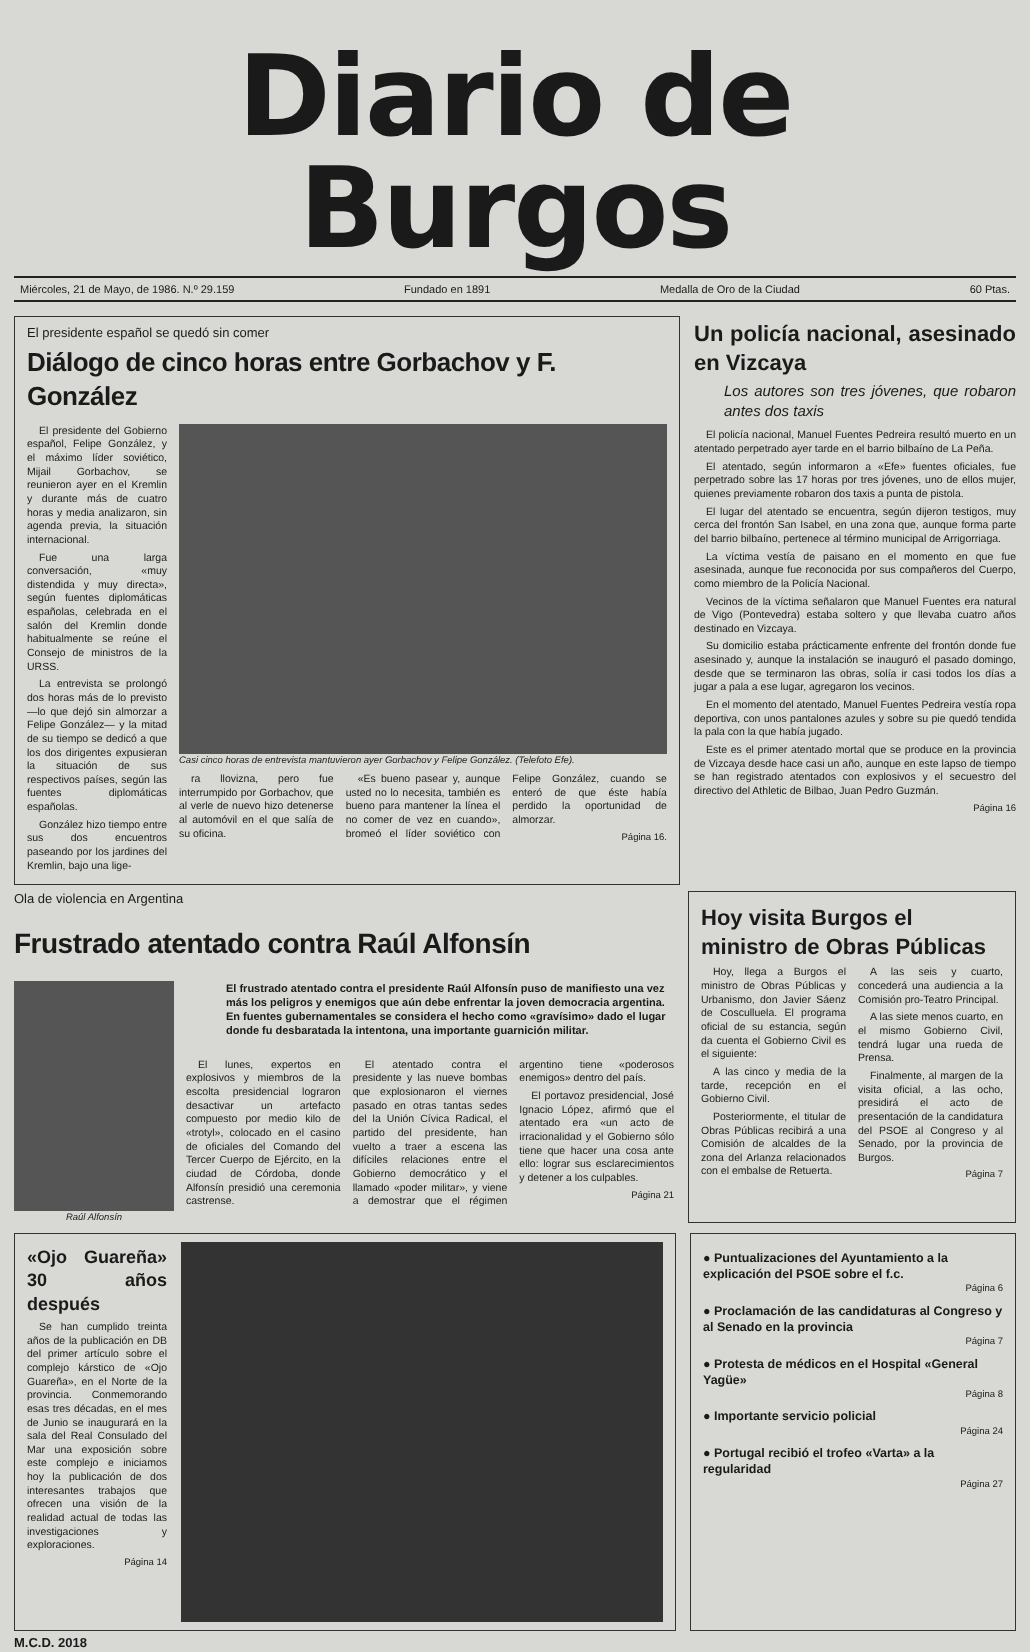Diario de Burgos
Miércoles, 21 de Mayo, de 1986. N.º 29.159 Fundado en 1891 Medalla de Oro de la Ciudad 60 Ptas.
El presidente español se quedó sin comer
Diálogo de cinco horas entre Gorbachov y F. González
El presidente del Gobierno español, Felipe González, y el máximo líder soviético, Mijail Gorbachov, se reunieron ayer en el Kremlin y durante más de cuatro horas y media analizaron, sin agenda previa, la situación internacional.
Fue una larga conversación, «muy distendida y muy directa», según fuentes diplomáticas españolas, celebrada en el salón del Kremlin donde habitualmente se reúne el Consejo de ministros de la URSS.
La entrevista se prolongó dos horas más de lo previsto —lo que dejó sin almorzar a Felipe González— y la mitad de su tiempo se dedicó a que los dos dirigentes expusieran la situación de sus respectivos países, según las fuentes diplomáticas españolas.
González hizo tiempo entre sus dos encuentros paseando por los jardines del Kremlin, bajo una lige-
Casi cinco horas de entrevista mantuvieron ayer Gorbachov y Felipe González. (Telefoto Efe).
ra llovizna, pero fue interrumpido por Gorbachov, que al verle de nuevo hizo detenerse al automóvil en el que salía de su oficina.
«Es bueno pasear y, aunque usted no lo necesita, también es bueno para mantener la línea el no comer de vez en cuando», bromeó el líder soviético con Felipe González, cuando se enteró de que éste había perdido la oportunidad de almorzar.
Página 16.
Un policía nacional, asesinado en Vizcaya
Los autores son tres jóvenes, que robaron antes dos taxis
El policía nacional, Manuel Fuentes Pedreira resultó muerto en un atentado perpetrado ayer tarde en el barrio bilbaíno de La Peña.
El atentado, según informaron a «Efe» fuentes oficiales, fue perpetrado sobre las 17 horas por tres jóvenes, uno de ellos mujer, quienes previamente robaron dos taxis a punta de pistola.
El lugar del atentado se encuentra, según dijeron testigos, muy cerca del frontón San Isabel, en una zona que, aunque forma parte del barrio bilbaíno, pertenece al término municipal de Arrigorriaga.
La víctima vestía de paisano en el momento en que fue asesinada, aunque fue reconocida por sus compañeros del Cuerpo, como miembro de la Policía Nacional.
Vecinos de la víctima señalaron que Manuel Fuentes era natural de Vigo (Pontevedra) estaba soltero y que llevaba cuatro años destinado en Vizcaya.
Su domicilio estaba prácticamente enfrente del frontón donde fue asesinado y, aunque la instalación se inauguró el pasado domingo, desde que se terminaron las obras, solía ir casi todos los días a jugar a pala a ese lugar, agregaron los vecinos.
En el momento del atentado, Manuel Fuentes Pedreira vestía ropa deportiva, con unos pantalones azules y sobre su pie quedó tendida la pala con la que había jugado.
Este es el primer atentado mortal que se produce en la provincia de Vizcaya desde hace casi un año, aunque en este lapso de tiempo se han registrado atentados con explosivos y el secuestro del directivo del Athletic de Bilbao, Juan Pedro Guzmán.
Página 16
Ola de violencia en Argentina
Frustrado atentado contra Raúl Alfonsín
Raúl Alfonsín
El frustrado atentado contra el presidente Raúl Alfonsín puso de manifiesto una vez más los peligros y enemigos que aún debe enfrentar la joven democracia argentina. En fuentes gubernamentales se considera el hecho como «gravísimo» dado el lugar donde fu desbaratada la intentona, una importante guarnición militar.
El lunes, expertos en explosivos y miembros de la escolta presidencial lograron desactivar un artefacto compuesto por medio kilo de «trotyl», colocado en el casino de oficiales del Comando del Tercer Cuerpo de Ejército, en la ciudad de Córdoba, donde Alfonsín presidió una ceremonia castrense.
El atentado contra el presidente y las nueve bombas que explosionaron el viernes pasado en otras tantas sedes del la Unión Cívica Radical, el partido del presidente, han vuelto a traer a escena las difíciles relaciones entre el Gobierno democrático y el llamado «poder militar», y viene a demostrar que el régimen argentino tiene «poderosos enemigos» dentro del país.
El portavoz presidencial, José Ignacio López, afirmó que el atentado era «un acto de irracionalidad y el Gobierno sólo tiene que hacer una cosa ante ello: lograr sus esclarecimientos y detener a los culpables.
Página 21
Hoy visita Burgos el ministro de Obras Públicas
Hoy, llega a Burgos el ministro de Obras Públicas y Urbanismo, don Javier Sáenz de Cosculluela. El programa oficial de su estancia, según da cuenta el Gobierno Civil es el siguiente:
A las cinco y media de la tarde, recepción en el Gobierno Civil.
Posteriormente, el titular de Obras Públicas recibirá a una Comisión de alcaldes de la zona del Arlanza relacionados con el embalse de Retuerta.
A las seis y cuarto, concederá una audiencia a la Comisión pro-Teatro Principal.
A las siete menos cuarto, en el mismo Gobierno Civil, tendrá lugar una rueda de Prensa.
Finalmente, al margen de la visita oficial, a las ocho, presidirá el acto de presentación de la candidatura del PSOE al Congreso y al Senado, por la provincia de Burgos.
Página 7
«Ojo Guareña» 30 años después
Se han cumplido treinta años de la publicación en DB del primer artículo sobre el complejo kárstico de «Ojo Guareña», en el Norte de la provincia. Conmemorando esas tres décadas, en el mes de Junio se inaugurará en la sala del Real Consulado del Mar una exposición sobre este complejo e iniciamos hoy la publicación de dos interesantes trabajos que ofrecen una visión de la realidad actual de todas las investigaciones y exploraciones.
Página 14
● Puntualizaciones del Ayuntamiento a la explicación del PSOE sobre el f.c.
Página 6
● Proclamación de las candidaturas al Congreso y al Senado en la provincia
Página 7
● Protesta de médicos en el Hospital «General Yagüe»
Página 8
● Importante servicio policial
Página 24
● Portugal recibió el trofeo «Varta» a la regularidad
Página 27
M.C.D. 2018